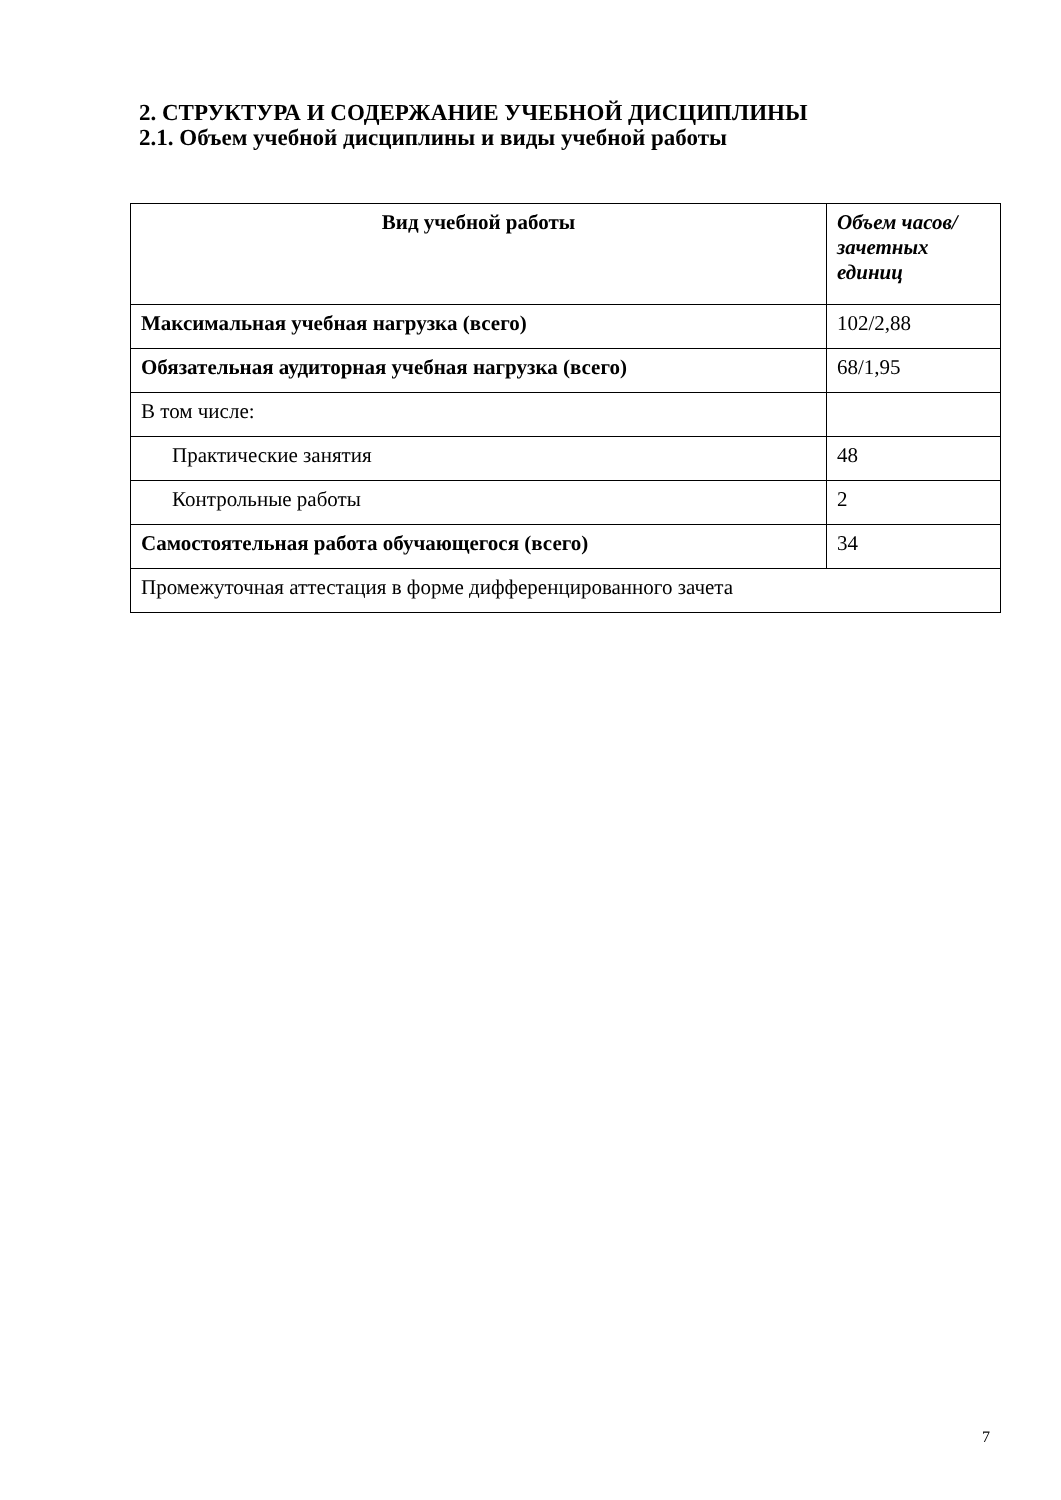2. СТРУКТУРА И СОДЕРЖАНИЕ УЧЕБНОЙ ДИСЦИПЛИНЫ
2.1. Объем учебной дисциплины и виды учебной работы
| Вид учебной работы | Объем часов/ зачетных единиц |
| --- | --- |
| Максимальная учебная нагрузка (всего) | 102/2,88 |
| Обязательная аудиторная учебная нагрузка (всего) | 68/1,95 |
| В том числе: | |
| Практические занятия | 48 |
| Контрольные работы | 2 |
| Самостоятельная работа обучающегося (всего) | 34 |
| Промежуточная аттестация в форме дифференцированного зачета | |
7